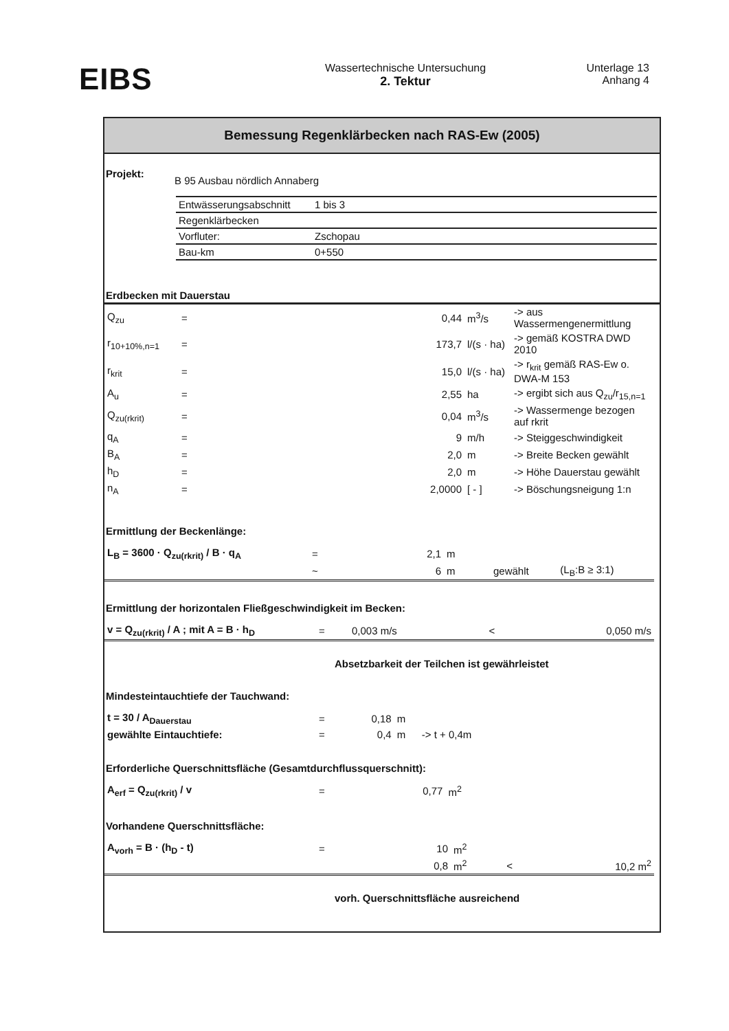EIBS
Wassertechnische Untersuchung
2. Tektur
Unterlage 13
Anhang 4
Bemessung Regenklärbecken nach RAS-Ew (2005)
Projekt:
B 95 Ausbau nördlich Annaberg
| Entwässerungsabschnitt | 1 bis 3 |
| Regenklärbecken | |
| Vorfluter: | Zschopau |
| Bau-km | 0+550 |
Erdbecken mit Dauerstau
| Q<sub>zu</sub> | = | 0,44 | m<sup>3</sup>/s | -> aus Wassermengenermittlung |
| r<sub>10+10%,n=1</sub> | = | 173,7 | l/(s · ha) | -> gemäß KOSTRA DWD 2010 |
| r<sub>krit</sub> | = | 15,0 | l/(s · ha) | -> r<sub>krit</sub> gemäß RAS-Ew o. DWA-M 153 |
| A<sub>u</sub> | = | 2,55 | ha | -> ergibt sich aus Q<sub>zu</sub>/r<sub>15,n=1</sub> |
| Q<sub>zu(rkrit)</sub> | = | 0,04 | m<sup>3</sup>/s | -> Wassermenge bezogen auf rkrit |
| q<sub>A</sub> | = | 9 | m/h | -> Steiggeschwindigkeit |
| B<sub>A</sub> | = | 2,0 | m | -> Breite Becken gewählt |
| h<sub>D</sub> | = | 2,0 | m | -> Höhe Dauerstau gewählt |
| n<sub>A</sub> | = | 2,0000 | [ - ] | -> Böschungsneigung 1:n |
Ermittlung der Beckenlänge:
| L<sub>B</sub> = 3600 · Q<sub>zu(rkrit)</sub> / B · q<sub>A</sub> | = | 2,1 | m | | |
| | ~ | 6 | m | gewählt | (L<sub>B</sub>:B ≥ 3:1) |
Ermittlung der horizontalen Fließgeschwindigkeit im Becken:
| v = Q<sub>zu(rkrit)</sub> / A ; mit A = B · h<sub>D</sub> | = | 0,003 m/s | < | 0,050 m/s |
Absetzbarkeit der Teilchen ist gewährleistet
Mindesteintauchtiefe der Tauchwand:
| t = 30 / A<sub>Dauerstau</sub> | = | 0,18 | m | |
| gewählte Eintauchtiefe: | = | 0,4 | m | -> t + 0,4m |
Erforderliche Querschnittsfläche (Gesamtdurchflussquerschnitt):
| A<sub>erf</sub> = Q<sub>zu(rkrit)</sub> / v | = | 0,77 | m<sup>2</sup> |
Vorhandene Querschnittsfläche:
| A<sub>vorh</sub> = B · (h<sub>D</sub> - t) | = | 10 | m<sup>2</sup> | | |
| | | 0,8 | m<sup>2</sup> | < | 10,2 m<sup>2</sup> |
vorh. Querschnittsfläche ausreichend